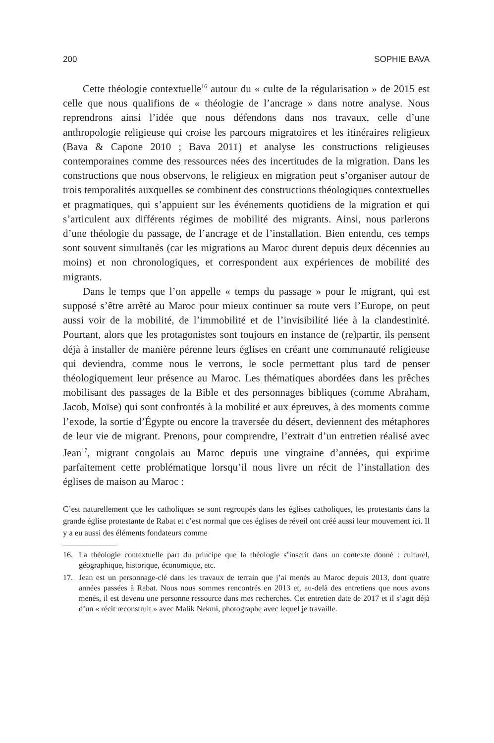200 SOPHIE BAVA
Cette théologie contextuelle<sup>16</sup> autour du « culte de la régularisation » de 2015 est celle que nous qualifions de « théologie de l’ancrage » dans notre analyse. Nous reprendrons ainsi l’idée que nous défendons dans nos travaux, celle d’une anthropologie religieuse qui croise les parcours migratoires et les itinéraires religieux (Bava & Capone 2010 ; Bava 2011) et analyse les constructions religieuses contemporaines comme des ressources nées des incertitudes de la migration. Dans les constructions que nous observons, le religieux en migration peut s’organiser autour de trois temporalités auxquelles se combinent des constructions théologiques contextuelles et pragmatiques, qui s’appuient sur les événements quotidiens de la migration et qui s’articulent aux différents régimes de mobilité des migrants. Ainsi, nous parlerons d’une théologie du passage, de l’ancrage et de l’installation. Bien entendu, ces temps sont souvent simultanés (car les migrations au Maroc durent depuis deux décennies au moins) et non chronologiques, et correspondent aux expériences de mobilité des migrants.
Dans le temps que l’on appelle « temps du passage » pour le migrant, qui est supposé s’être arrêté au Maroc pour mieux continuer sa route vers l’Europe, on peut aussi voir de la mobilité, de l’immobilité et de l’invisibilité liée à la clandestinité. Pourtant, alors que les protagonistes sont toujours en instance de (re)partir, ils pensent déjà à installer de manière pérenne leurs églises en créant une communauté religieuse qui deviendra, comme nous le verrons, le socle permettant plus tard de penser théologiquement leur présence au Maroc. Les thématiques abordées dans les prêches mobilisant des passages de la Bible et des personnages bibliques (comme Abraham, Jacob, Moïse) qui sont confrontés à la mobilité et aux épreuves, à des moments comme l’exode, la sortie d’Égypte ou encore la traversée du désert, deviennent des métaphores de leur vie de migrant. Prenons, pour comprendre, l’extrait d’un entretien réalisé avec Jean<sup>17</sup>, migrant congolais au Maroc depuis une vingtaine d’années, qui exprime parfaitement cette problématique lorsqu’il nous livre un récit de l’installation des églises de maison au Maroc :
C’est naturellement que les catholiques se sont regroupés dans les églises catholiques, les protestants dans la grande église protestante de Rabat et c’est normal que ces églises de réveil ont créé aussi leur mouvement ici. Il y a eu aussi des éléments fondateurs comme
16. La théologie contextuelle part du principe que la théologie s’inscrit dans un contexte donné : culturel, géographique, historique, économique, etc.
17. Jean est un personnage-clé dans les travaux de terrain que j’ai menés au Maroc depuis 2013, dont quatre années passées à Rabat. Nous nous sommes rencontrés en 2013 et, au-delà des entretiens que nous avons menés, il est devenu une personne ressource dans mes recherches. Cet entretien date de 2017 et il s’agit déjà d’un « récit reconstruit » avec Malik Nekmi, photographe avec lequel je travaille.